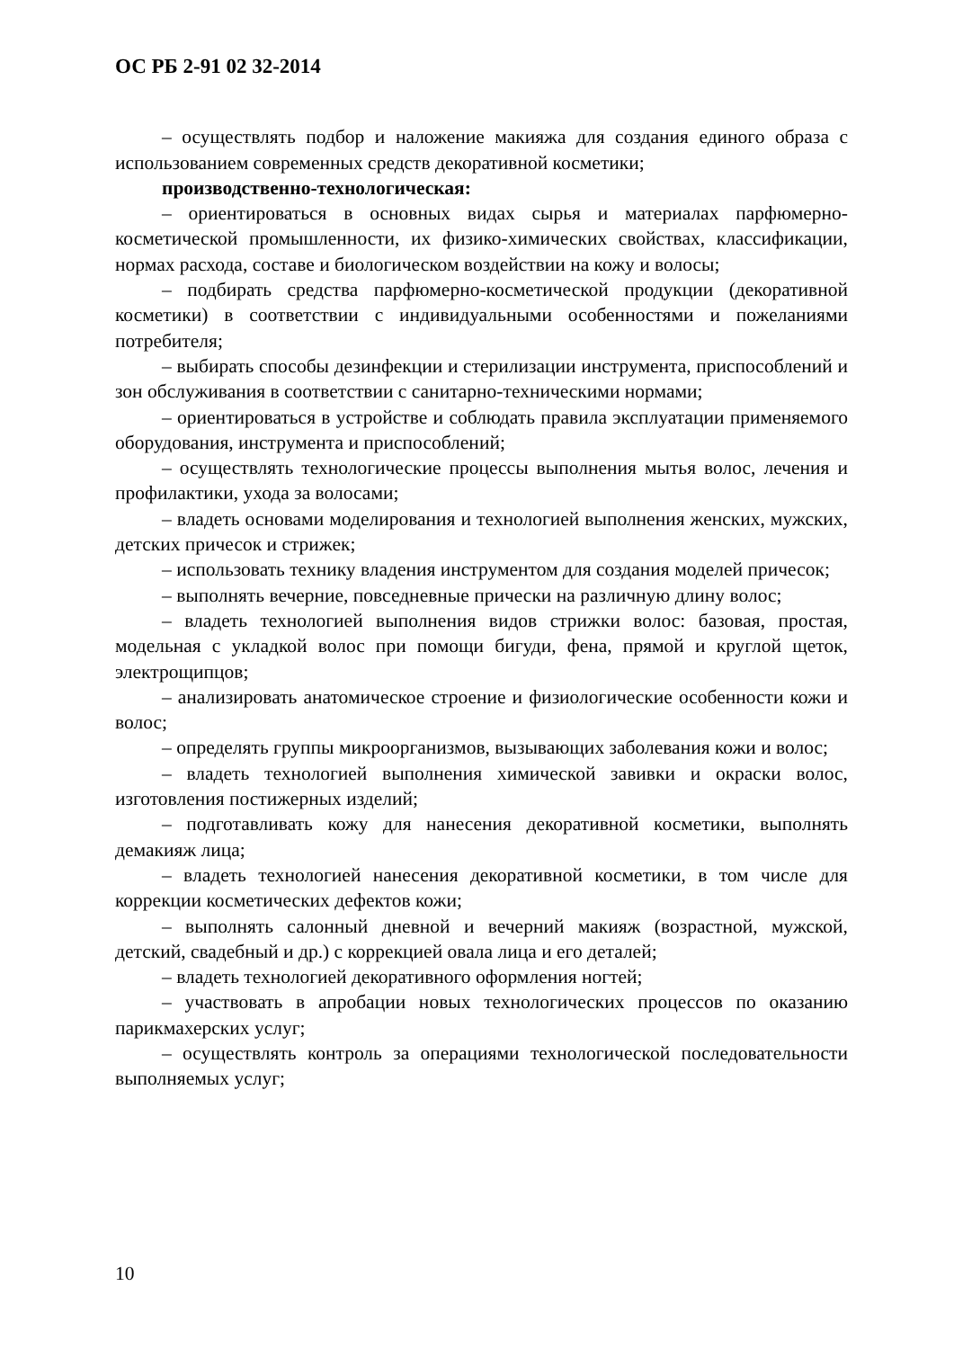ОС РБ 2-91 02 32-2014
– осуществлять подбор и наложение макияжа для создания единого образа с использованием современных средств декоративной косметики;
производственно-технологическая:
– ориентироваться в основных видах сырья и материалах парфюмерно-косметической промышленности, их физико-химических свойствах, классификации, нормах расхода, составе и биологическом воздействии на кожу и волосы;
– подбирать средства парфюмерно-косметической продукции (декоративной косметики) в соответствии с индивидуальными особенностями и пожеланиями потребителя;
– выбирать способы дезинфекции и стерилизации инструмента, приспособлений и зон обслуживания в соответствии с санитарно-техническими нормами;
– ориентироваться в устройстве и соблюдать правила эксплуатации применяемого оборудования, инструмента и приспособлений;
– осуществлять технологические процессы выполнения мытья волос, лечения и профилактики, ухода за волосами;
– владеть основами моделирования и технологией выполнения женских, мужских, детских причесок и стрижек;
– использовать технику владения инструментом для создания моделей причесок;
– выполнять вечерние, повседневные прически на различную длину волос;
– владеть технологией выполнения видов стрижки волос: базовая, простая, модельная с укладкой волос при помощи бигуди, фена, прямой и круглой щеток, электрощипцов;
– анализировать анатомическое строение и физиологические особенности кожи и волос;
– определять группы микроорганизмов, вызывающих заболевания кожи и волос;
– владеть технологией выполнения химической завивки и окраски волос, изготовления постижерных изделий;
– подготавливать кожу для нанесения декоративной косметики, выполнять демакияж лица;
– владеть технологией нанесения декоративной косметики, в том числе для коррекции косметических дефектов кожи;
– выполнять салонный дневной и вечерний макияж (возрастной, мужской, детский, свадебный и др.) с коррекцией овала лица и его деталей;
– владеть технологией декоративного оформления ногтей;
– участвовать в апробации новых технологических процессов по оказанию парикмахерских услуг;
– осуществлять контроль за операциями технологической последовательности выполняемых услуг;
10